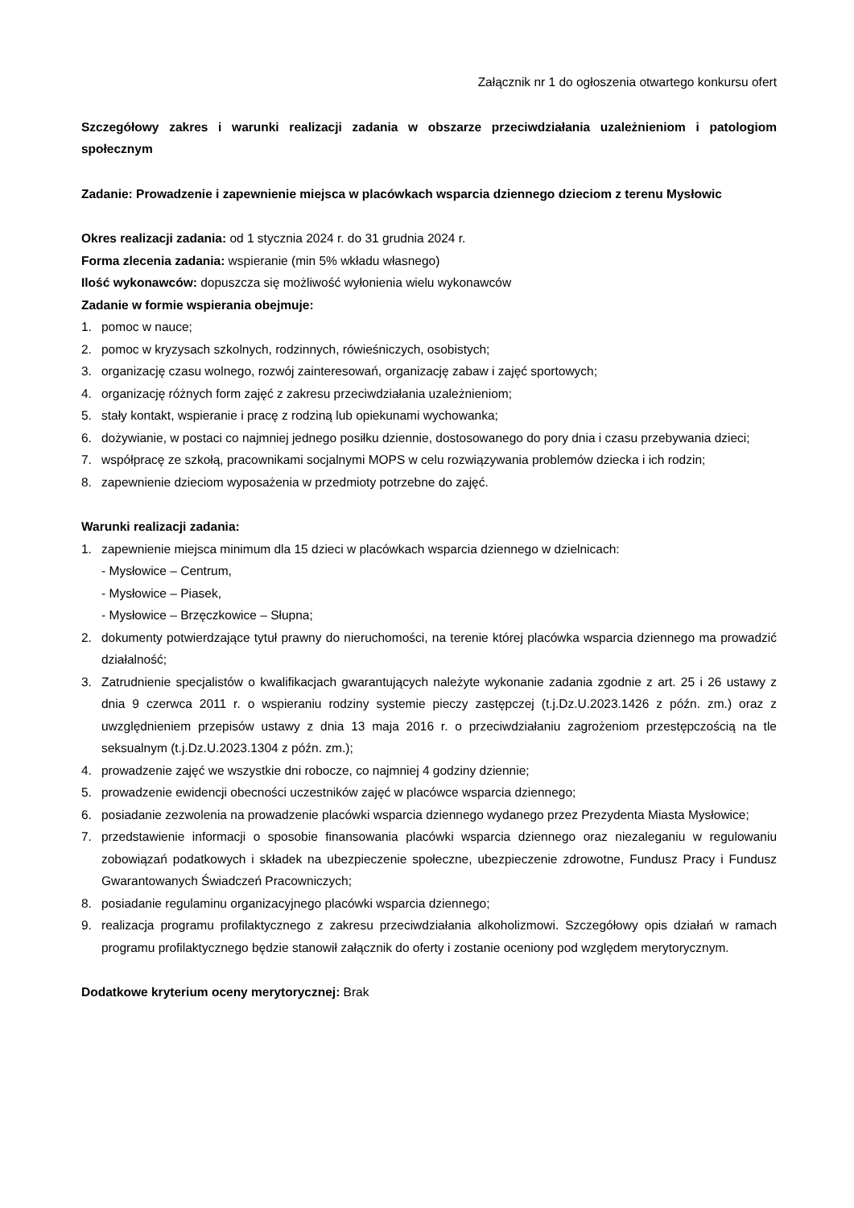Załącznik nr 1 do ogłoszenia otwartego konkursu ofert
Szczegółowy zakres i warunki realizacji zadania w obszarze przeciwdziałania uzależnieniom i patologiom społecznym
Zadanie: Prowadzenie i zapewnienie miejsca w placówkach wsparcia dziennego dzieciom z terenu Mysłowic
Okres realizacji zadania: od 1 stycznia 2024 r. do 31 grudnia 2024 r.
Forma zlecenia zadania: wspieranie (min 5% wkładu własnego)
Ilość wykonawców: dopuszcza się możliwość wyłonienia wielu wykonawców
Zadanie w formie wspierania obejmuje:
1. pomoc w nauce;
2. pomoc w kryzysach szkolnych, rodzinnych, rówieśniczych, osobistych;
3. organizację czasu wolnego, rozwój zainteresowań, organizację zabaw i zajęć sportowych;
4. organizację różnych form zajęć z zakresu przeciwdziałania uzależnieniom;
5. stały kontakt, wspieranie i pracę z rodziną lub opiekunami wychowanka;
6. dożywianie, w postaci co najmniej jednego posiłku dziennie, dostosowanego do pory dnia i czasu przebywania dzieci;
7. współpracę ze szkołą, pracownikami socjalnymi MOPS w celu rozwiązywania problemów dziecka i ich rodzin;
8. zapewnienie dzieciom wyposażenia w przedmioty potrzebne do zajęć.
Warunki realizacji zadania:
1. zapewnienie miejsca minimum dla 15 dzieci w placówkach wsparcia dziennego w dzielnicach:
- Mysłowice – Centrum,
- Mysłowice – Piasek,
- Mysłowice – Brzęczkowice – Słupna;
2. dokumenty potwierdzające tytuł prawny do nieruchomości, na terenie której placówka wsparcia dziennego ma prowadzić działalność;
3. Zatrudnienie specjalistów o kwalifikacjach gwarantujących należyte wykonanie zadania zgodnie z art. 25 i 26 ustawy z dnia 9 czerwca 2011 r. o wspieraniu rodziny systemie pieczy zastępczej (t.j.Dz.U.2023.1426 z późn. zm.) oraz z uwzględnieniem przepisów ustawy z dnia 13 maja 2016 r. o przeciwdziałaniu zagrożeniom przestępczością na tle seksualnym (t.j.Dz.U.2023.1304 z późn. zm.);
4. prowadzenie zajęć we wszystkie dni robocze, co najmniej 4 godziny dziennie;
5. prowadzenie ewidencji obecności uczestników zajęć w placówce wsparcia dziennego;
6. posiadanie zezwolenia na prowadzenie placówki wsparcia dziennego wydanego przez Prezydenta Miasta Mysłowice;
7. przedstawienie informacji o sposobie finansowania placówki wsparcia dziennego oraz niezaleganiu w regulowaniu zobowiązań podatkowych i składek na ubezpieczenie społeczne, ubezpieczenie zdrowotne, Fundusz Pracy i Fundusz Gwarantowanych Świadczeń Pracowniczych;
8. posiadanie regulaminu organizacyjnego placówki wsparcia dziennego;
9. realizacja programu profilaktycznego z zakresu przeciwdziałania alkoholizmowi. Szczegółowy opis działań w ramach programu profilaktycznego będzie stanowił załącznik do oferty i zostanie oceniony pod względem merytorycznym.
Dodatkowe kryterium oceny merytorycznej: Brak